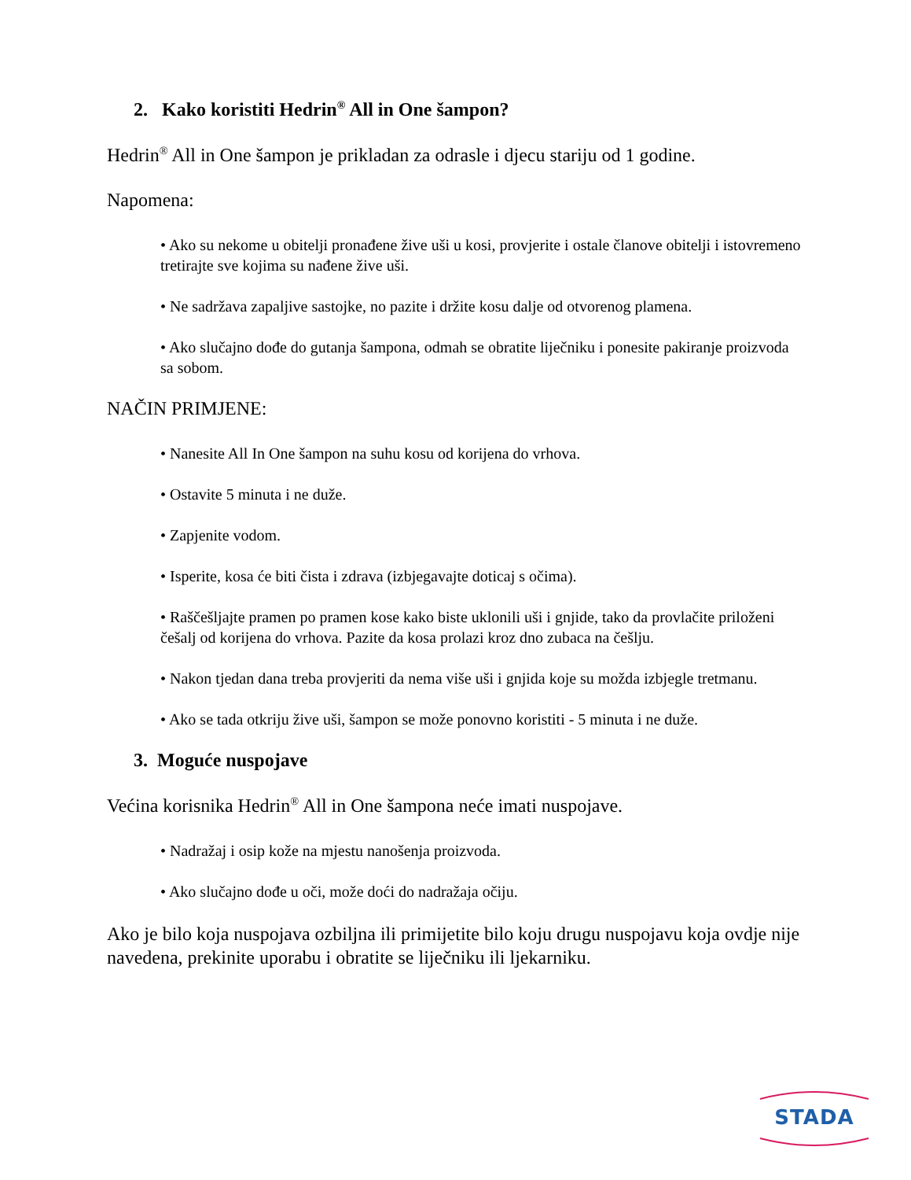2. Kako koristiti Hedrin<sup>®</sup> All in One šampon?
Hedrin<sup>®</sup> All in One šampon je prikladan za odrasle i djecu stariju od 1 godine.
Napomena:
• Ako su nekome u obitelji pronađene žive uši u kosi, provjerite i ostale članove obitelji i istovremeno tretirajte sve kojima su nađene žive uši.
• Ne sadržava zapaljive sastojke, no pazite i držite kosu dalje od otvorenog plamena.
• Ako slučajno dođe do gutanja šampona, odmah se obratite liječniku i ponesite pakiranje proizvoda sa sobom.
NAČIN PRIMJENE:
• Nanesite All In One šampon na suhu kosu od korijena do vrhova.
• Ostavite 5 minuta i ne duže.
• Zapjenite vodom.
• Isperite, kosa će biti čista i zdrava (izbjegavajte doticaj s očima).
• Raščešljajte pramen po pramen kose kako biste uklonili uši i gnjide, tako da provlačite priloženi češalj od korijena do vrhova. Pazite da kosa prolazi kroz dno zubaca na češlju.
• Nakon tjedan dana treba provjeriti da nema više uši i gnjida koje su možda izbjegle tretmanu.
• Ako se tada otkriju žive uši, šampon se može ponovno koristiti - 5 minuta i ne duže.
3. Moguće nuspojave
Većina korisnika Hedrin<sup>®</sup> All in One šampona neće imati nuspojave.
• Nadražaj i osip kože na mjestu nanošenja proizvoda.
• Ako slučajno dođe u oči, može doći do nadražaja očiju.
Ako je bilo koja nuspojava ozbiljna ili primijetite bilo koju drugu nuspojavu koja ovdje nije navedena, prekinite uporabu i obratite se liječniku ili ljekarniku.
STADA